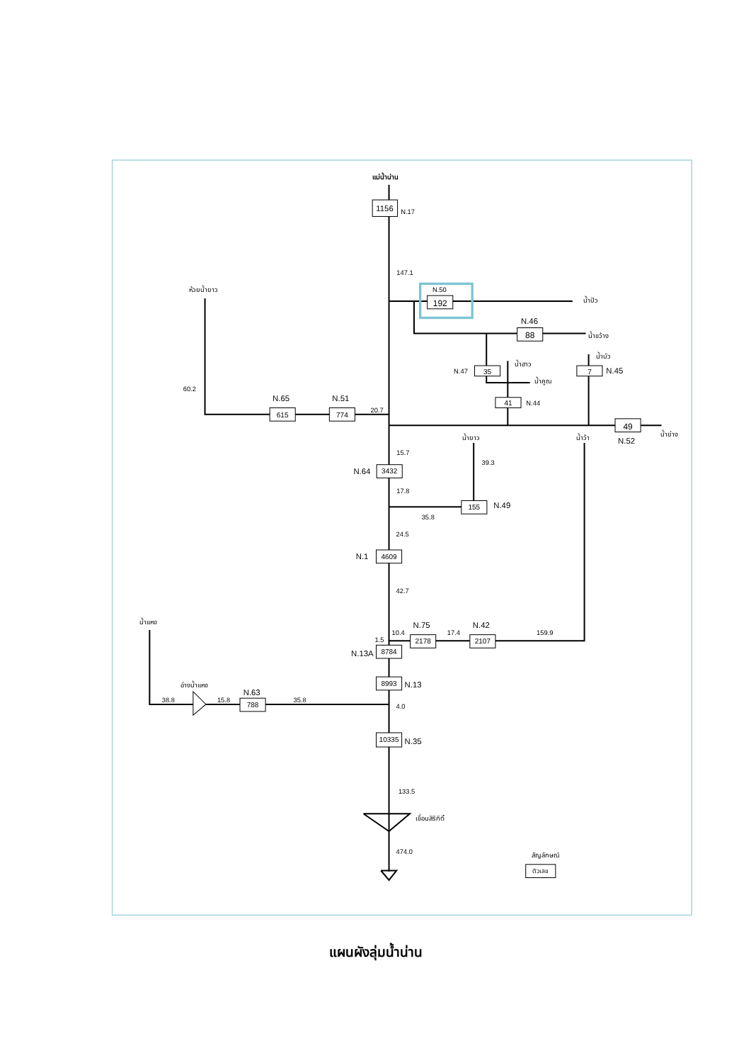1156
192
88
35
7
41
49
615
774
3432
155
4609
2178
2107
8784
8993
788
10335
ตัวเลข
แม่น้ำน่าน
N.17
147.1
N.50
น้ำปัว
ห้วยน้ำยาว
N.46
น้ำขว้าง
น้ำบัว
N.47
น้ำฮาว
N.45
น้ำคูณ
60.2
N.65
N.51
N.44
20.7
น้ำยาว
น้ำว้า
N.52
น้ำย่าง
15.7
39.3
N.64
17.8
N.49
35.8
24.5
N.1
42.7
น้ำแหง
N.75
N.42
10.4
17.4
159.9
1.5
N.13A
N.13
อ่างน้ำแหง
N.63
38.8
15.8
35.8
4.0
N.35
133.5
เขื่อนสิริกิติ์
474.0
สัญลักษณ์
แผนผังลุ่มน้ำน่าน